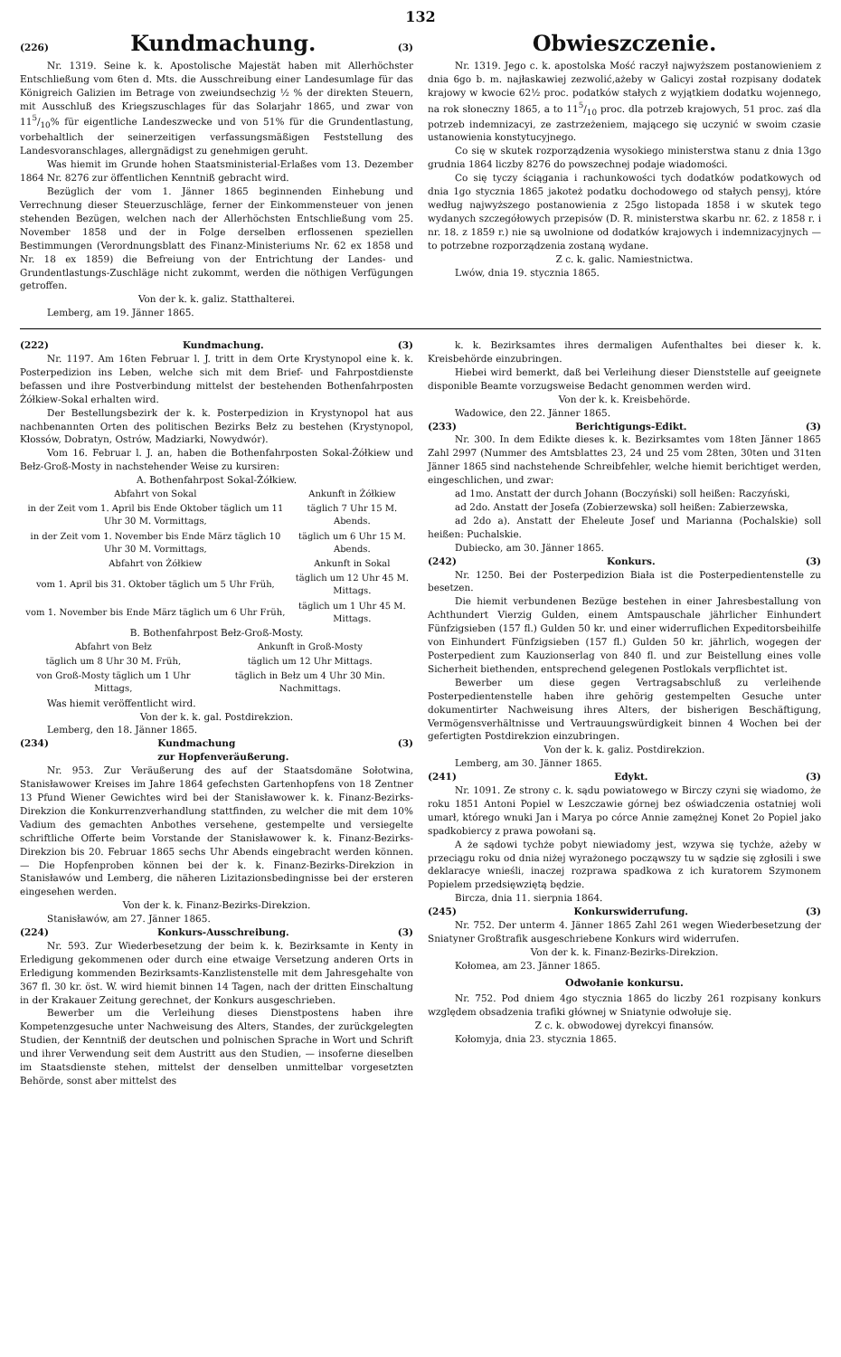132
(226)
Kundmachung.
(3)
Nr. 1319. Seine k. k. Apostolische Majestät haben mit Allerhöchster Entschließung vom 6ten d. Mts. die Ausschreibung einer Landesumlage für das Königreich Galizien im Betrage von zweiundsechzig ½ % der direkten Steuern, mit Ausschluß des Kriegszuschlages für das Solarjahr 1865, und zwar von 115/10% für eigentliche Landeszwecke und von 51% für die Grundentlastung, vorbehaltlich der seinerzeitigen verfassungsmäßigen Feststellung des Landesvoranschlages, allergnädigst zu genehmigen geruht.
Was hiemit im Grunde hohen Staatsministerial-Erlaßes vom 13. Dezember 1864 Nr. 8276 zur öffentlichen Kenntniß gebracht wird.
Bezüglich der vom 1. Jänner 1865 beginnenden Einhebung und Verrechnung dieser Steuerzuschläge, ferner der Einkommensteuer von jenen stehenden Bezügen, welchen nach der Allerhöchsten Entschließung vom 25. November 1858 und der in Folge derselben erflossenen speziellen Bestimmungen (Verordnungsblatt des Finanz-Ministeriums Nr. 62 ex 1858 und Nr. 18 ex 1859) die Befreiung von der Entrichtung der Landes- und Grundentlastungs-Zuschläge nicht zukommt, werden die nöthigen Verfügungen getroffen.
Von der k. k. galiz. Statthalterei.
Lemberg, am 19. Jänner 1865.
Obwieszczenie.
Nr. 1319. Jego c. k. apostolska Mość raczył najwyższem postanowieniem z dnia 6go b. m. najłaskawiej zezwolić,ażeby w Galicyi został rozpisany dodatek krajowy w kwocie 62½ proc. podatków stałych z wyjątkiem dodatku wojennego, na rok słoneczny 1865, a to 115/10 proc. dla potrzeb krajowych, 51 proc. zaś dla potrzeb indemnizacyi, ze zastrzeżeniem, mającego się uczynić w swoim czasie ustanowienia konstytucyjnego.
Co się w skutek rozporządzenia wysokiego ministerstwa stanu z dnia 13go grudnia 1864 liczby 8276 do powszechnej podaje wiadomości.
Co się tyczy ściągania i rachunkowości tych dodatków podatkowych od dnia 1go stycznia 1865 jakoteż podatku dochodowego od stałych pensyj, które według najwyższego postanowienia z 25go listopada 1858 i w skutek tego wydanych szczegółowych przepisów (D. R. ministerstwa skarbu nr. 62. z 1858 r. i nr. 18. z 1859 r.) nie są uwolnione od dodatków krajowych i indemnizacyjnych — to potrzebne rozporządzenia zostaną wydane.
Z c. k. galic. Namiestnictwa.
Lwów, dnia 19. stycznia 1865.
(222) Kundmachung. (3)
Nr. 1197. Am 16ten Februar l. J. tritt in dem Orte Krystynopol eine k. k. Posterpedizion ins Leben, welche sich mit dem Brief- und Fahrpostdienste befassen und ihre Postverbindung mittelst der bestehenden Bothenfahrposten Żółkiew-Sokal erhalten wird.
Der Bestellungsbezirk der k. k. Posterpedizion in Krystynopol hat aus nachbenannten Orten des politischen Bezirks Bełz zu bestehen (Krystynopol, Kłossów, Dobratyn, Ostrów, Madziarki, Nowydwór).
Vom 16. Februar l. J. an, haben die Bothenfahrposten Sokal-Żółkiew und Bełz-Groß-Mosty in nachstehender Weise zu kursiren:
A. Bothenfahrpost Sokal-Żółkiew.
| Abfahrt von Sokal | Ankunft in Żółkiew |
| --- | --- |
| in der Zeit vom 1. April bis Ende Oktober täglich um 11 Uhr 30 M. Vormittags, | täglich 7 Uhr 15 M. Abends. |
| in der Zeit vom 1. November bis Ende März täglich 10 Uhr 30 M. Vormittags, | täglich um 6 Uhr 15 M. Abends. |
| Abfahrt von Żółkiew | Ankunft in Sokal |
| vom 1. April bis 31. Oktober täglich um 5 Uhr Früh, | täglich um 12 Uhr 45 M. Mittags. |
| vom 1. November bis Ende März täglich um 6 Uhr Früh, | täglich um 1 Uhr 45 M. Mittags. |
B. Bothenfahrpost Bełz-Groß-Mosty.
| Abfahrt von Bełz | Ankunft in Groß-Mosty |
| --- | --- |
| täglich um 8 Uhr 30 M. Früh, | täglich um 12 Uhr Mittags. |
| von Groß-Mosty täglich um 1 Uhr Mittags, | täglich in Bełz um 4 Uhr 30 Min. Nachmittags. |
Was hiemit veröffentlicht wird.
Von der k. k. gal. Postdirekzion.
Lemberg, den 18. Jänner 1865.
(234) Kundmachung
zur Hopfenveräußerung. (3)
Nr. 953. Zur Veräußerung des auf der Staatsdomäne Sołotwina, Stanisławower Kreises im Jahre 1864 gefechsten Gartenhopfens von 18 Zentner 13 Pfund Wiener Gewichtes wird bei der Stanisławower k. k. Finanz-Bezirks-Direkzion die Konkurrenzverhandlung stattfinden, zu welcher die mit dem 10% Vadium des gemachten Anbothes versehene, gestempelte und versiegelte schriftliche Offerte beim Vorstande der Stanisławower k. k. Finanz-Bezirks-Direkzion bis 20. Februar 1865 sechs Uhr Abends eingebracht werden können. — Die Hopfenproben können bei der k. k. Finanz-Bezirks-Direkzion in Stanisławów und Lemberg, die näheren Lizitazionsbedingnisse bei der ersteren eingesehen werden.
Von der k. k. Finanz-Bezirks-Direkzion.
Stanisławów, am 27. Jänner 1865.
(224) Konkurs-Ausschreibung. (3)
Nr. 593. Zur Wiederbesetzung der beim k. k. Bezirksamte in Kenty in Erledigung gekommenen oder durch eine etwaige Versetzung anderen Orts in Erledigung kommenden Bezirksamts-Kanzlistenstelle mit dem Jahresgehalte von 367 fl. 30 kr. öst. W. wird hiemit binnen 14 Tagen, nach der dritten Einschaltung in der Krakauer Zeitung gerechnet, der Konkurs ausgeschrieben.
Bewerber um die Verleihung dieses Dienstpostens haben ihre Kompetenzgesuche unter Nachweisung des Alters, Standes, der zurückgelegten Studien, der Kenntniß der deutschen und polnischen Sprache in Wort und Schrift und ihrer Verwendung seit dem Austritt aus den Studien, — insoferne dieselben im Staatsdienste stehen, mittelst der denselben unmittelbar vorgesetzten Behörde, sonst aber mittelst des
k. k. Bezirksamtes ihres dermaligen Aufenthaltes bei dieser k. k. Kreisbehörde einzubringen.
Hiebei wird bemerkt, daß bei Verleihung dieser Dienststelle auf geeignete disponible Beamte vorzugsweise Bedacht genommen werden wird.
Von der k. k. Kreisbehörde.
Wadowice, den 22. Jänner 1865.
(233) Berichtigungs-Edikt. (3)
Nr. 300. In dem Edikte dieses k. k. Bezirksamtes vom 18ten Jänner 1865 Zahl 2997 (Nummer des Amtsblattes 23, 24 und 25 vom 28ten, 30ten und 31ten Jänner 1865 sind nachstehende Schreibfehler, welche hiemit berichtiget werden, eingeschlichen, und zwar:
ad 1mo. Anstatt der durch Johann (Boczyński) soll heißen: Raczyński,
ad 2do. Anstatt der Josefa (Zobierzewska) soll heißen: Zabierzewska,
ad 2do a). Anstatt der Eheleute Josef und Marianna (Pochalskie) soll heißen: Puchalskie.
Dubiecko, am 30. Jänner 1865.
(242) Konkurs. (3)
Nr. 1250. Bei der Posterpedizion Biała ist die Posterpedientenstelle zu besetzen.
Die hiemit verbundenen Bezüge bestehen in einer Jahresbestallung von Achthundert Vierzig Gulden, einem Amtspauschale jährlicher Einhundert Fünfzigsieben (157 fl.) Gulden 50 kr. und einer widerruflichen Expeditorsbeihilfe von Einhundert Fünfzigsieben (157 fl.) Gulden 50 kr. jährlich, wogegen der Posterpedient zum Kauzionserlag von 840 fl. und zur Beistellung eines volle Sicherheit biethenden, entsprechend gelegenen Postlokals verpflichtet ist.
Bewerber um diese gegen Vertragsabschluß zu verleihende Posterpedientenstelle haben ihre gehörig gestempelten Gesuche unter dokumentirter Nachweisung ihres Alters, der bisherigen Beschäftigung, Vermögensverhältnisse und Vertrauungswürdigkeit binnen 4 Wochen bei der gefertigten Postdirekzion einzubringen.
Von der k. k. galiz. Postdirekzion.
Lemberg, am 30. Jänner 1865.
(241) Edykt. (3)
Nr. 1091. Ze strony c. k. sądu powiatowego w Birczy czyni się wiadomo, że roku 1851 Antoni Popiel w Leszczawie górnej bez oświadczenia ostatniej woli umarł, którego wnuki Jan i Marya po córce Annie zamężnej Konet 2o Popiel jako spadkobiercy z prawa powołani są.
A że sądowi tychże pobyt niewiadomy jest, wzywa się tychże, ażeby w przeciągu roku od dnia niżej wyrażonego począwszy tu w sądzie się zgłosili i swe deklaracye wnieśli, inaczej rozprawa spadkowa z ich kuratorem Szymonem Popielem przedsięwziętą będzie.
Bircza, dnia 11. sierpnia 1864.
(245) Konkurswiderrufung. (3)
Nr. 752. Der unterm 4. Jänner 1865 Zahl 261 wegen Wiederbesetzung der Sniatyner Großtrafik ausgeschriebene Konkurs wird widerrufen.
Von der k. k. Finanz-Bezirks-Direkzion.
Kołomea, am 23. Jänner 1865.
Odwołanie konkursu.
Nr. 752. Pod dniem 4go stycznia 1865 do liczby 261 rozpisany konkurs względem obsadzenia trafiki głównej w Sniatynie odwołuje się.
Z c. k. obwodowej dyrekcyi finansów.
Kołomyja, dnia 23. stycznia 1865.